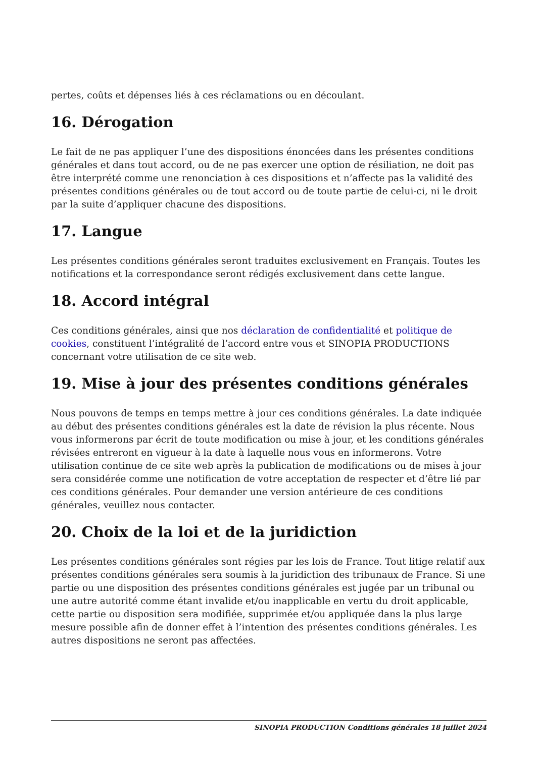pertes, coûts et dépenses liés à ces réclamations ou en découlant.
16. Dérogation
Le fait de ne pas appliquer l’une des dispositions énoncées dans les présentes conditions générales et dans tout accord, ou de ne pas exercer une option de résiliation, ne doit pas être interprété comme une renonciation à ces dispositions et n’affecte pas la validité des présentes conditions générales ou de tout accord ou de toute partie de celui-ci, ni le droit par la suite d’appliquer chacune des dispositions.
17. Langue
Les présentes conditions générales seront traduites exclusivement en Français. Toutes les notifications et la correspondance seront rédigés exclusivement dans cette langue.
18. Accord intégral
Ces conditions générales, ainsi que nos déclaration de confidentialité et politique de cookies, constituent l’intégralité de l’accord entre vous et SINOPIA PRODUCTIONS concernant votre utilisation de ce site web.
19. Mise à jour des présentes conditions générales
Nous pouvons de temps en temps mettre à jour ces conditions générales. La date indiquée au début des présentes conditions générales est la date de révision la plus récente. Nous vous informerons par écrit de toute modification ou mise à jour, et les conditions générales révisées entreront en vigueur à la date à laquelle nous vous en informerons. Votre utilisation continue de ce site web après la publication de modifications ou de mises à jour sera considérée comme une notification de votre acceptation de respecter et d’être lié par ces conditions générales. Pour demander une version antérieure de ces conditions générales, veuillez nous contacter.
20. Choix de la loi et de la juridiction
Les présentes conditions générales sont régies par les lois de France. Tout litige relatif aux présentes conditions générales sera soumis à la juridiction des tribunaux de France. Si une partie ou une disposition des présentes conditions générales est jugée par un tribunal ou une autre autorité comme étant invalide et/ou inapplicable en vertu du droit applicable, cette partie ou disposition sera modifiée, supprimée et/ou appliquée dans la plus large mesure possible afin de donner effet à l’intention des présentes conditions générales. Les autres dispositions ne seront pas affectées.
SINOPIA PRODUCTION Conditions générales 18 juillet 2024